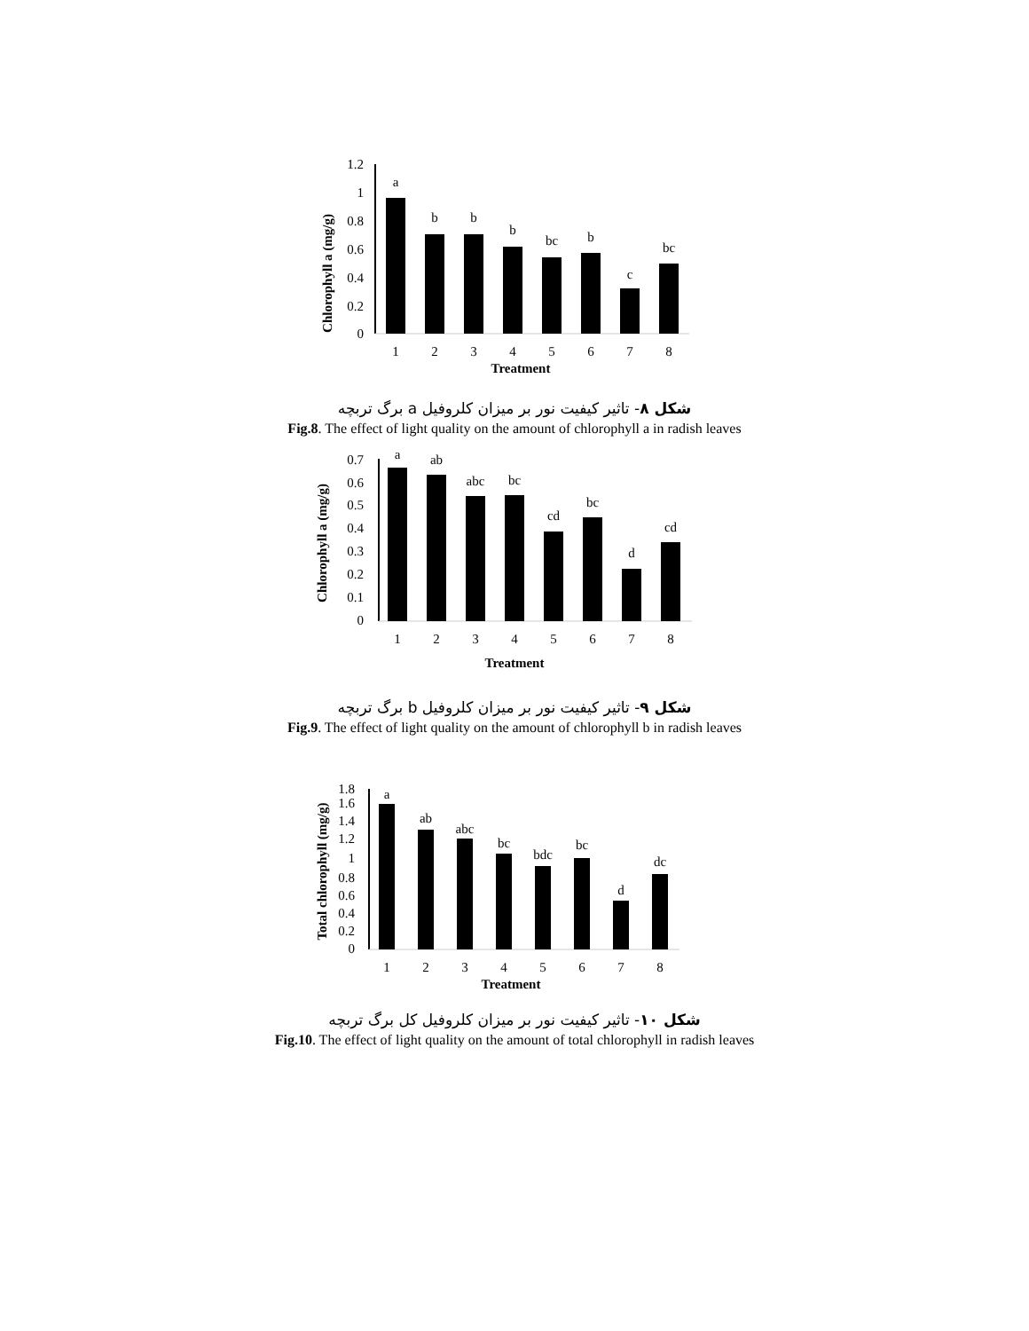1.2
1
0.8
0.6
0.4
0.2
0
Chlorophyll a (mg/g)
a
b
b
b
bc
b
c
bc
1
2
3
4
5
6
7
8
Treatment
شکل ۸- تاثیر کیفیت نور بر میزان کلروفیل a برگ تربچه
Fig.8. The effect of light quality on the amount of chlorophyll a in radish leaves
0.7
0.6
0.5
0.4
0.3
0.2
0.1
0
Chlorophyll a (mg/g)
a
ab
abc
bc
cd
bc
d
cd
1
2
3
4
5
6
7
8
Treatment
شکل ۹- تاثیر کیفیت نور بر میزان کلروفیل b برگ تربچه
Fig.9. The effect of light quality on the amount of chlorophyll b in radish leaves
1.8
1.6
1.4
1.2
1
0.8
0.6
0.4
0.2
0
Total chlorophyll (mg/g)
a
ab
abc
bc
bdc
bc
d
dc
1
2
3
4
5
6
7
8
Treatment
شکل ۱۰- تاثیر کیفیت نور بر میزان کلروفیل کل برگ تربچه
Fig.10. The effect of light quality on the amount of total chlorophyll in radish leaves